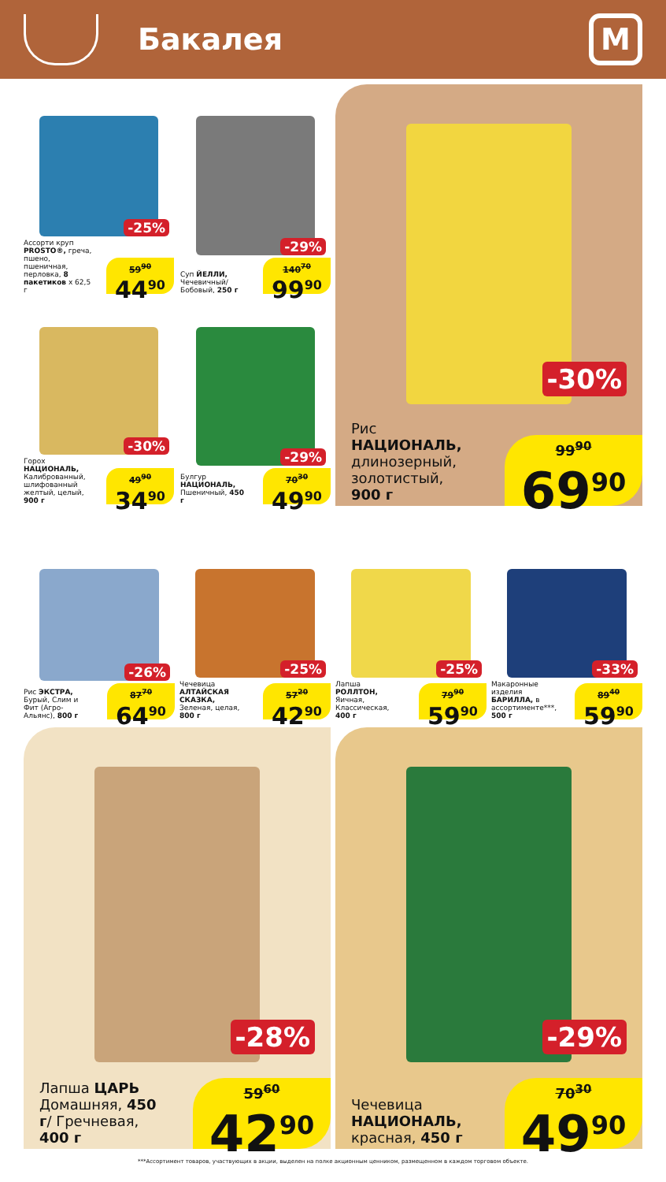Бакалея
М
-25%
Ассорти круп PROSTO®, греча, пшено, пшеничная, перловка, 8 пакетиков х 62,5 г
59<sup>90</sup>
44<sup>90</sup>
-29%
Суп ЙЕЛЛИ, Чечевичный/ Бобовый, 250 г
140<sup>70</sup>
99<sup>90</sup>
-30%
Горох НАЦИОНАЛЬ, Калиброванный, шлифованный желтый, целый, 900 г
49<sup>90</sup>
34<sup>90</sup>
-29%
Булгур НАЦИОНАЛЬ, Пшеничный, 450 г
70<sup>30</sup>
49<sup>90</sup>
-30%
Рис НАЦИОНАЛЬ, длинозерный, золотистый, 900 г
99<sup>90</sup>
69<sup>90</sup>
-26%
Рис ЭКСТРА, Бурый, Слим и Фит (Агро-Альянс), 800 г
87<sup>70</sup>
64<sup>90</sup>
-25%
Чечевица АЛТАЙСКАЯ СКАЗКА, Зеленая, целая, 800 г
57<sup>20</sup>
42<sup>90</sup>
-25%
Лапша РОЛЛТОН, Яичная, Классическая, 400 г
79<sup>90</sup>
59<sup>90</sup>
-33%
Макаронные изделия БАРИЛЛА, в ассортименте***, 500 г
89<sup>40</sup>
59<sup>90</sup>
-28%
Лапша ЦАРЬ Домашняя, 450 г/ Гречневая, 400 г
59<sup>60</sup>
42<sup>90</sup>
-29%
Чечевица НАЦИОНАЛЬ, красная, 450 г
70<sup>30</sup>
49<sup>90</sup>
***Ассортимент товаров, участвующих в акции, выделен на полке акционным ценником, размещенном в каждом торговом объекте.